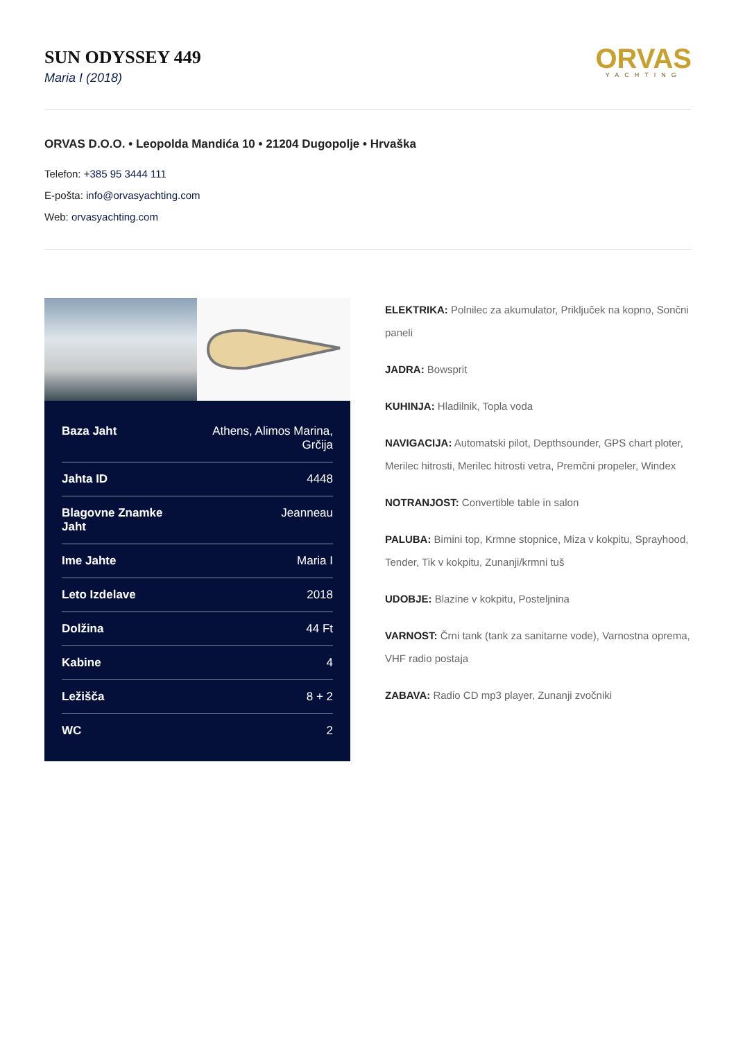SUN ODYSSEY 449
Maria I (2018)
ORVAS
YACHTING
ORVAS D.O.O. • Leopolda Mandića 10 • 21204 Dugopolje • Hrvaška
Telefon: +385 95 3444 111
E-pošta: info@orvasyachting.com
Web: orvasyachting.com
| Baza Jaht | Athens, Alimos Marina, Grčija |
| Jahta ID | 4448 |
| Blagovne Znamke Jaht | Jeanneau |
| Ime Jahte | Maria I |
| Leto Izdelave | 2018 |
| Dolžina | 44 Ft |
| Kabine | 4 |
| Ležišča | 8 + 2 |
| WC | 2 |
ELEKTRIKA: Polnilec za akumulator, Priključek na kopno, Sončni paneli
JADRA: Bowsprit
KUHINJA: Hladilnik, Topla voda
NAVIGACIJA: Automatski pilot, Depthsounder, GPS chart ploter, Merilec hitrosti, Merilec hitrosti vetra, Premčni propeler, Windex
NOTRANJOST: Convertible table in salon
PALUBA: Bimini top, Krmne stopnice, Miza v kokpitu, Sprayhood, Tender, Tik v kokpitu, Zunanji/krmni tuš
UDOBJE: Blazine v kokpitu, Posteljnina
VARNOST: Črni tank (tank za sanitarne vode), Varnostna oprema, VHF radio postaja
ZABAVA: Radio CD mp3 player, Zunanji zvočniki